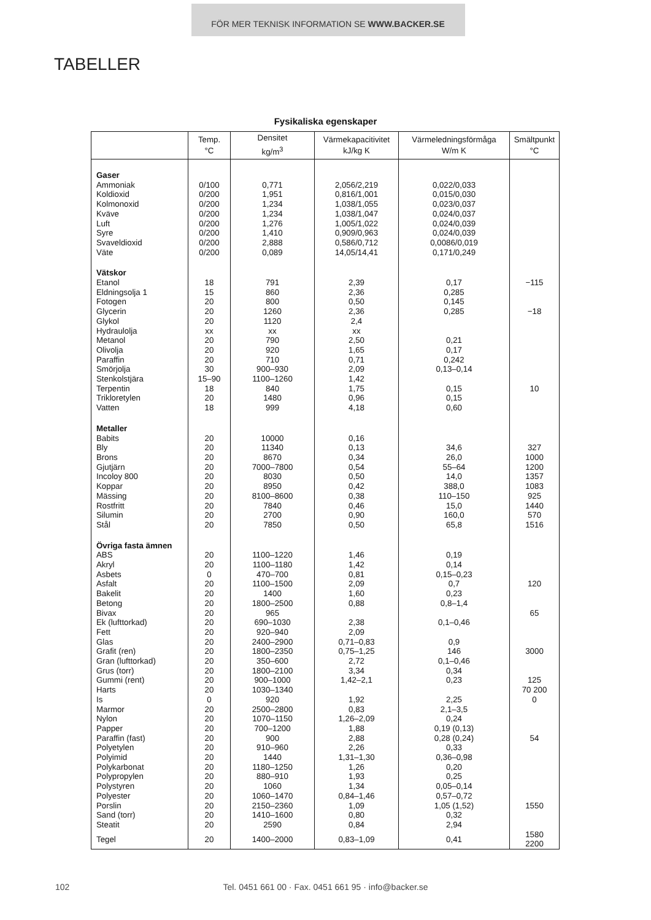FÖR MER TEKNISK INFORMATION SE WWW.BACKER.SE
TABELLER
Fysikaliska egenskaper
| | Temp. °C | Densitet kg/m<sup>3</sup> | Värmekapacitivitet kJ/kg K | Värmeledningsförmåga W/m K | Smältpunkt °C |
| --- | --- | --- | --- | --- | --- |
| Gaser | | | | | |
| Ammoniak | 0/100 | 0,771 | 2,056/2,219 | 0,022/0,033 | |
| Koldioxid | 0/200 | 1,951 | 0,816/1,001 | 0,015/0,030 | |
| Kolmonoxid | 0/200 | 1,234 | 1,038/1,055 | 0,023/0,037 | |
| Kväve | 0/200 | 1,234 | 1,038/1,047 | 0,024/0,037 | |
| Luft | 0/200 | 1,276 | 1,005/1,022 | 0,024/0,039 | |
| Syre | 0/200 | 1,410 | 0,909/0,963 | 0,024/0,039 | |
| Svaveldioxid | 0/200 | 2,888 | 0,586/0,712 | 0,0086/0,019 | |
| Väte | 0/200 | 0,089 | 14,05/14,41 | 0,171/0,249 | |
| Vätskor | | | | | |
| Etanol | 18 | 791 | 2,39 | 0,17 | −115 |
| Eldningsolja 1 | 15 | 860 | 2,36 | 0,285 | |
| Fotogen | 20 | 800 | 0,50 | 0,145 | |
| Glycerin | 20 | 1260 | 2,36 | 0,285 | −18 |
| Glykol | 20 | 1120 | 2,4 | | |
| Hydraulolja | xx | xx | xx | | |
| Metanol | 20 | 790 | 2,50 | 0,21 | |
| Olivolja | 20 | 920 | 1,65 | 0,17 | |
| Paraffin | 20 | 710 | 0,71 | 0,242 | |
| Smörjolja | 30 | 900–930 | 2,09 | 0,13–0,14 | |
| Stenkolstjära | 15–90 | 1100–1260 | 1,42 | | |
| Terpentin | 18 | 840 | 1,75 | 0,15 | 10 |
| Trikloretylen | 20 | 1480 | 0,96 | 0,15 | |
| Vatten | 18 | 999 | 4,18 | 0,60 | |
| Metaller | | | | | |
| Babits | 20 | 10000 | 0,16 | | |
| Bly | 20 | 11340 | 0,13 | 34,6 | 327 |
| Brons | 20 | 8670 | 0,34 | 26,0 | 1000 |
| Gjutjärn | 20 | 7000–7800 | 0,54 | 55–64 | 1200 |
| Incoloy 800 | 20 | 8030 | 0,50 | 14,0 | 1357 |
| Koppar | 20 | 8950 | 0,42 | 388,0 | 1083 |
| Mässing | 20 | 8100–8600 | 0,38 | 110–150 | 925 |
| Rostfritt | 20 | 7840 | 0,46 | 15,0 | 1440 |
| Silumin | 20 | 2700 | 0,90 | 160,0 | 570 |
| Stål | 20 | 7850 | 0,50 | 65,8 | 1516 |
| Övriga fasta ämnen | | | | | |
| ABS | 20 | 1100–1220 | 1,46 | 0,19 | |
| Akryl | 20 | 1100–1180 | 1,42 | 0,14 | |
| Asbets | 0 | 470–700 | 0,81 | 0,15–0,23 | |
| Asfalt | 20 | 1100–1500 | 2,09 | 0,7 | 120 |
| Bakelit | 20 | 1400 | 1,60 | 0,23 | |
| Betong | 20 | 1800–2500 | 0,88 | 0,8–1,4 | |
| Bivax | 20 | 965 | | | 65 |
| Ek (lufttorkad) | 20 | 690–1030 | 2,38 | 0,1–0,46 | |
| Fett | 20 | 920–940 | 2,09 | | |
| Glas | 20 | 2400–2900 | 0,71–0,83 | 0,9 | |
| Grafit (ren) | 20 | 1800–2350 | 0,75–1,25 | 146 | 3000 |
| Gran (lufttorkad) | 20 | 350–600 | 2,72 | 0,1–0,46 | |
| Grus (torr) | 20 | 1800–2100 | 3,34 | 0,34 | |
| Gummi (rent) | 20 | 900–1000 | 1,42–2,1 | 0,23 | 125 |
| Harts | 20 | 1030–1340 | | | 70 200 |
| Is | 0 | 920 | 1,92 | 2,25 | 0 |
| Marmor | 20 | 2500–2800 | 0,83 | 2,1–3,5 | |
| Nylon | 20 | 1070–1150 | 1,26–2,09 | 0,24 | |
| Papper | 20 | 700–1200 | 1,88 | 0,19 (0,13) | |
| Paraffin (fast) | 20 | 900 | 2,88 | 0,28 (0,24) | 54 |
| Polyetylen | 20 | 910–960 | 2,26 | 0,33 | |
| Polyimid | 20 | 1440 | 1,31–1,30 | 0,36–0,98 | |
| Polykarbonat | 20 | 1180–1250 | 1,26 | 0,20 | |
| Polypropylen | 20 | 880–910 | 1,93 | 0,25 | |
| Polystyren | 20 | 1060 | 1,34 | 0,05–0,14 | |
| Polyester | 20 | 1060–1470 | 0,84–1,46 | 0,57–0,72 | |
| Porslin | 20 | 2150–2360 | 1,09 | 1,05 (1,52) | 1550 |
| Sand (torr) | 20 | 1410–1600 | 0,80 | 0,32 | |
| Steatit | 20 | 2590 | 0,84 | 2,94 | |
| Tegel | 20 | 1400–2000 | 0,83–1,09 | 0,41 | 1580 2200 |
102
Tel. 0451 661 00 · Fax. 0451 661 95 · info@backer.se